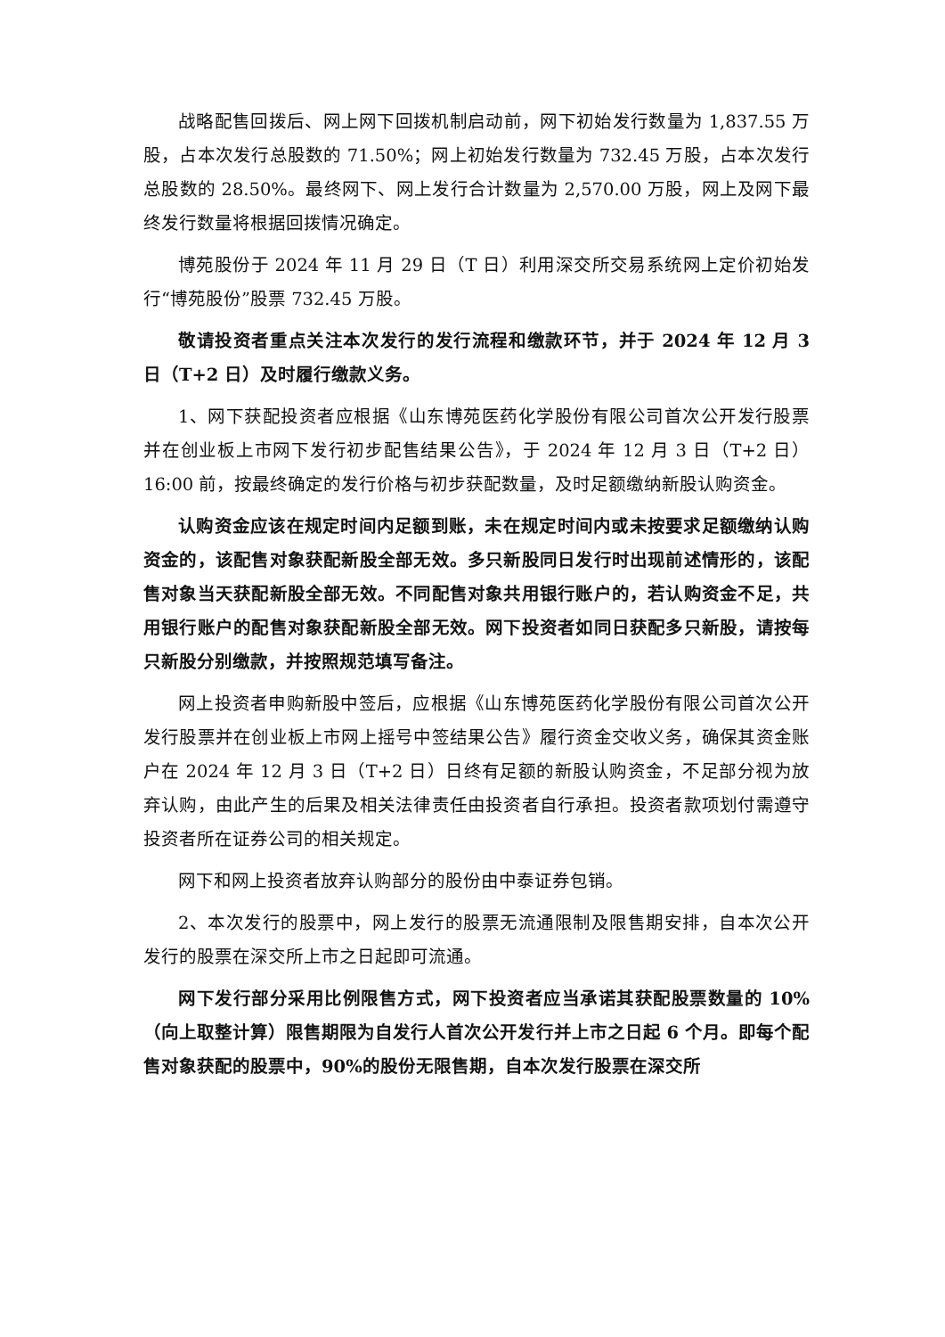战略配售回拨后、网上网下回拨机制启动前，网下初始发行数量为 1,837.55 万股，占本次发行总股数的 71.50%；网上初始发行数量为 732.45 万股，占本次发行总股数的 28.50%。最终网下、网上发行合计数量为 2,570.00 万股，网上及网下最终发行数量将根据回拨情况确定。
博苑股份于 2024 年 11 月 29 日（T 日）利用深交所交易系统网上定价初始发行“博苑股份”股票 732.45 万股。
敬请投资者重点关注本次发行的发行流程和缴款环节，并于 2024 年 12 月 3 日（T+2 日）及时履行缴款义务。
1、网下获配投资者应根据《山东博苑医药化学股份有限公司首次公开发行股票并在创业板上市网下发行初步配售结果公告》，于 2024 年 12 月 3 日（T+2 日）16:00 前，按最终确定的发行价格与初步获配数量，及时足额缴纳新股认购资金。
认购资金应该在规定时间内足额到账，未在规定时间内或未按要求足额缴纳认购资金的，该配售对象获配新股全部无效。多只新股同日发行时出现前述情形的，该配售对象当天获配新股全部无效。不同配售对象共用银行账户的，若认购资金不足，共用银行账户的配售对象获配新股全部无效。网下投资者如同日获配多只新股，请按每只新股分别缴款，并按照规范填写备注。
网上投资者申购新股中签后，应根据《山东博苑医药化学股份有限公司首次公开发行股票并在创业板上市网上摇号中签结果公告》履行资金交收义务，确保其资金账户在 2024 年 12 月 3 日（T+2 日）日终有足额的新股认购资金，不足部分视为放弃认购，由此产生的后果及相关法律责任由投资者自行承担。投资者款项划付需遵守投资者所在证券公司的相关规定。
网下和网上投资者放弃认购部分的股份由中泰证券包销。
2、本次发行的股票中，网上发行的股票无流通限制及限售期安排，自本次公开发行的股票在深交所上市之日起即可流通。
网下发行部分采用比例限售方式，网下投资者应当承诺其获配股票数量的 10%（向上取整计算）限售期限为自发行人首次公开发行并上市之日起 6 个月。即每个配售对象获配的股票中，90%的股份无限售期，自本次发行股票在深交所